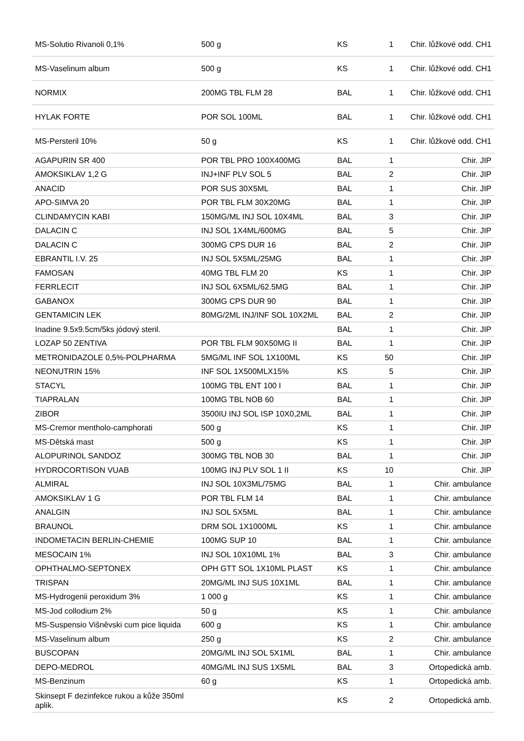| MS-Solutio Rivanoli 0,1% | 500 g | KS | 1 | Chir. lůžkové odd. CH1 |
| MS-Vaselinum album | 500 g | KS | 1 | Chir. lůžkové odd. CH1 |
| NORMIX | 200MG TBL FLM 28 | BAL | 1 | Chir. lůžkové odd. CH1 |
| HYLAK FORTE | POR SOL 100ML | BAL | 1 | Chir. lůžkové odd. CH1 |
| MS-Persteril 10% | 50 g | KS | 1 | Chir. lůžkové odd. CH1 |
| AGAPURIN SR 400 | POR TBL PRO 100X400MG | BAL | 1 | Chir. JIP |
| AMOKSIKLAV 1,2 G | INJ+INF PLV SOL 5 | BAL | 2 | Chir. JIP |
| ANACID | POR SUS 30X5ML | BAL | 1 | Chir. JIP |
| APO-SIMVA 20 | POR TBL FLM 30X20MG | BAL | 1 | Chir. JIP |
| CLINDAMYCIN KABI | 150MG/ML INJ SOL 10X4ML | BAL | 3 | Chir. JIP |
| DALACIN C | INJ SOL 1X4ML/600MG | BAL | 5 | Chir. JIP |
| DALACIN C | 300MG CPS DUR 16 | BAL | 2 | Chir. JIP |
| EBRANTIL I.V. 25 | INJ SOL 5X5ML/25MG | BAL | 1 | Chir. JIP |
| FAMOSAN | 40MG TBL FLM 20 | KS | 1 | Chir. JIP |
| FERRLECIT | INJ SOL 6X5ML/62.5MG | BAL | 1 | Chir. JIP |
| GABANOX | 300MG CPS DUR 90 | BAL | 1 | Chir. JIP |
| GENTAMICIN LEK | 80MG/2ML INJ/INF SOL 10X2ML | BAL | 2 | Chir. JIP |
| Inadine 9.5x9.5cm/5ks jódový steril. | | BAL | 1 | Chir. JIP |
| LOZAP 50 ZENTIVA | POR TBL FLM 90X50MG II | BAL | 1 | Chir. JIP |
| METRONIDAZOLE 0,5%-POLPHARMA | 5MG/ML INF SOL 1X100ML | KS | 50 | Chir. JIP |
| NEONUTRIN 15% | INF SOL 1X500MLX15% | KS | 5 | Chir. JIP |
| STACYL | 100MG TBL ENT 100 I | BAL | 1 | Chir. JIP |
| TIAPRALAN | 100MG TBL NOB 60 | BAL | 1 | Chir. JIP |
| ZIBOR | 3500IU INJ SOL ISP 10X0,2ML | BAL | 1 | Chir. JIP |
| MS-Cremor mentholo-camphorati | 500 g | KS | 1 | Chir. JIP |
| MS-Dětská mast | 500 g | KS | 1 | Chir. JIP |
| ALOPURINOL SANDOZ | 300MG TBL NOB 30 | BAL | 1 | Chir. JIP |
| HYDROCORTISON VUAB | 100MG INJ PLV SOL 1 II | KS | 10 | Chir. JIP |
| ALMIRAL | INJ SOL 10X3ML/75MG | BAL | 1 | Chir. ambulance |
| AMOKSIKLAV 1 G | POR TBL FLM 14 | BAL | 1 | Chir. ambulance |
| ANALGIN | INJ SOL 5X5ML | BAL | 1 | Chir. ambulance |
| BRAUNOL | DRM SOL 1X1000ML | KS | 1 | Chir. ambulance |
| INDOMETACIN BERLIN-CHEMIE | 100MG SUP 10 | BAL | 1 | Chir. ambulance |
| MESOCAIN 1% | INJ SOL 10X10ML 1% | BAL | 3 | Chir. ambulance |
| OPHTHALMO-SEPTONEX | OPH GTT SOL 1X10ML PLAST | KS | 1 | Chir. ambulance |
| TRISPAN | 20MG/ML INJ SUS 10X1ML | BAL | 1 | Chir. ambulance |
| MS-Hydrogenii peroxidum 3% | 1 000 g | KS | 1 | Chir. ambulance |
| MS-Jod collodium 2% | 50 g | KS | 1 | Chir. ambulance |
| MS-Suspensio Višněvski cum pice liquida | 600 g | KS | 1 | Chir. ambulance |
| MS-Vaselinum album | 250 g | KS | 2 | Chir. ambulance |
| BUSCOPAN | 20MG/ML INJ SOL 5X1ML | BAL | 1 | Chir. ambulance |
| DEPO-MEDROL | 40MG/ML INJ SUS 1X5ML | BAL | 3 | Ortopedická amb. |
| MS-Benzinum | 60 g | KS | 1 | Ortopedická amb. |
| Skinsept F dezinfekce rukou a kůže 350ml aplik. | | KS | 2 | Ortopedická amb. |